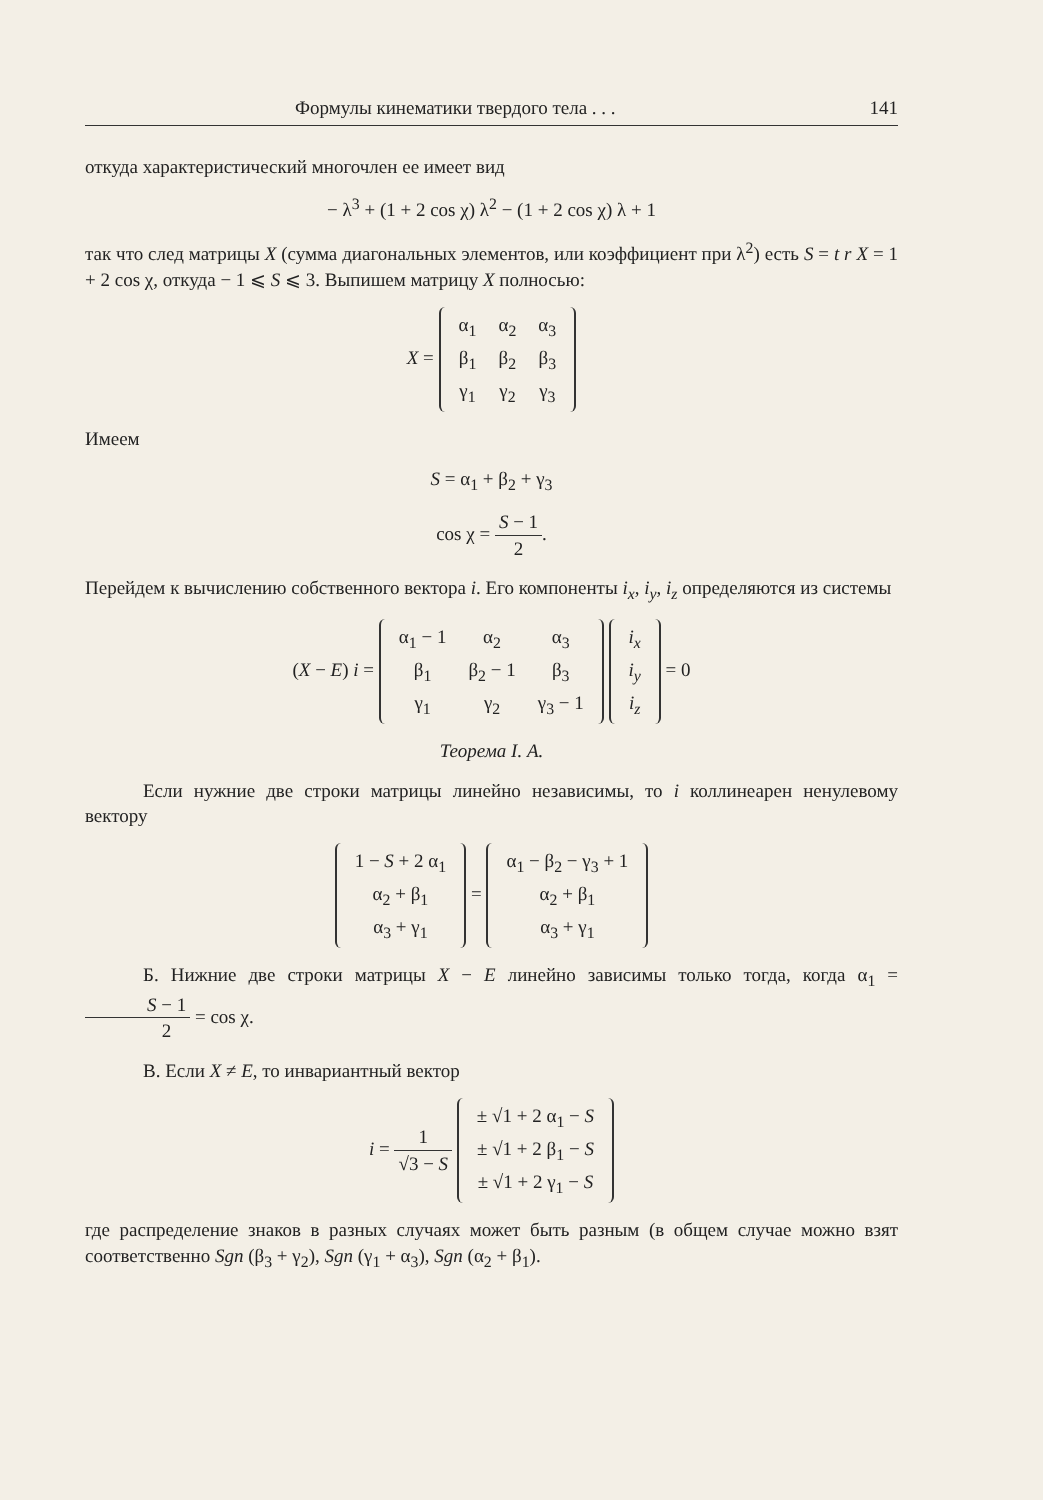Формулы кинематики твердого тела . . . 141
откуда характеристический многочлен ее имеет вид
− λ<sup>3</sup> + (1 + 2 cos χ) λ<sup>2</sup> − (1 + 2 cos χ) λ + 1
так что след матрицы X (сумма диагональных элементов, или коэффициент при λ<sup>2</sup>) есть S = t r X = 1 + 2 cos χ, откуда − 1 ⩽ S ⩽ 3. Выпишем матрицу X полносью:
X =
| α<sub>1</sub> | α<sub>2</sub> | α<sub>3</sub> |
| β<sub>1</sub> | β<sub>2</sub> | β<sub>3</sub> |
| γ<sub>1</sub> | γ<sub>2</sub> | γ<sub>3</sub> |
Имеем
S = α<sub>1</sub> + β<sub>2</sub> + γ<sub>3</sub>
cos χ = S − 1 2.
Перейдем к вычислению собственного вектора i. Его компоненты i<sub>x</sub>, i<sub>y</sub>, i<sub>z</sub> определяются из системы
(X − E) i =
| α<sub>1</sub> − 1 | α<sub>2</sub> | α<sub>3</sub> |
| β<sub>1</sub> | β<sub>2</sub> − 1 | β<sub>3</sub> |
| γ<sub>1</sub> | γ<sub>2</sub> | γ<sub>3</sub> − 1 |
| i<sub>x</sub> |
| i<sub>y</sub> |
| i<sub>z</sub> |
= 0
Теорема I. А.
Если нужние две строки матрицы линейно независимы, то i коллинеарен ненулевому вектору
| 1 − S + 2 α<sub>1</sub> |
| α<sub>2</sub> + β<sub>1</sub> |
| α<sub>3</sub> + γ<sub>1</sub> |
=
| α<sub>1</sub> − β<sub>2</sub> − γ<sub>3</sub> + 1 |
| α<sub>2</sub> + β<sub>1</sub> |
| α<sub>3</sub> + γ<sub>1</sub> |
Б. Нижние две строки матрицы X − E линейно зависимы только тогда, когда α<sub>1</sub> = S − 1 2 = cos χ.
В. Если X ≠ E, то инвариантный вектор
i = 1 √3 − S
| ± √1 + 2 α<sub>1</sub> − S |
| ± √1 + 2 β<sub>1</sub> − S |
| ± √1 + 2 γ<sub>1</sub> − S |
где распределение знаков в разных случаях может быть разным (в общем случае можно взят соответственно Sgn (β<sub>3</sub> + γ<sub>2</sub>), Sgn (γ<sub>1</sub> + α<sub>3</sub>), Sgn (α<sub>2</sub> + β<sub>1</sub>).